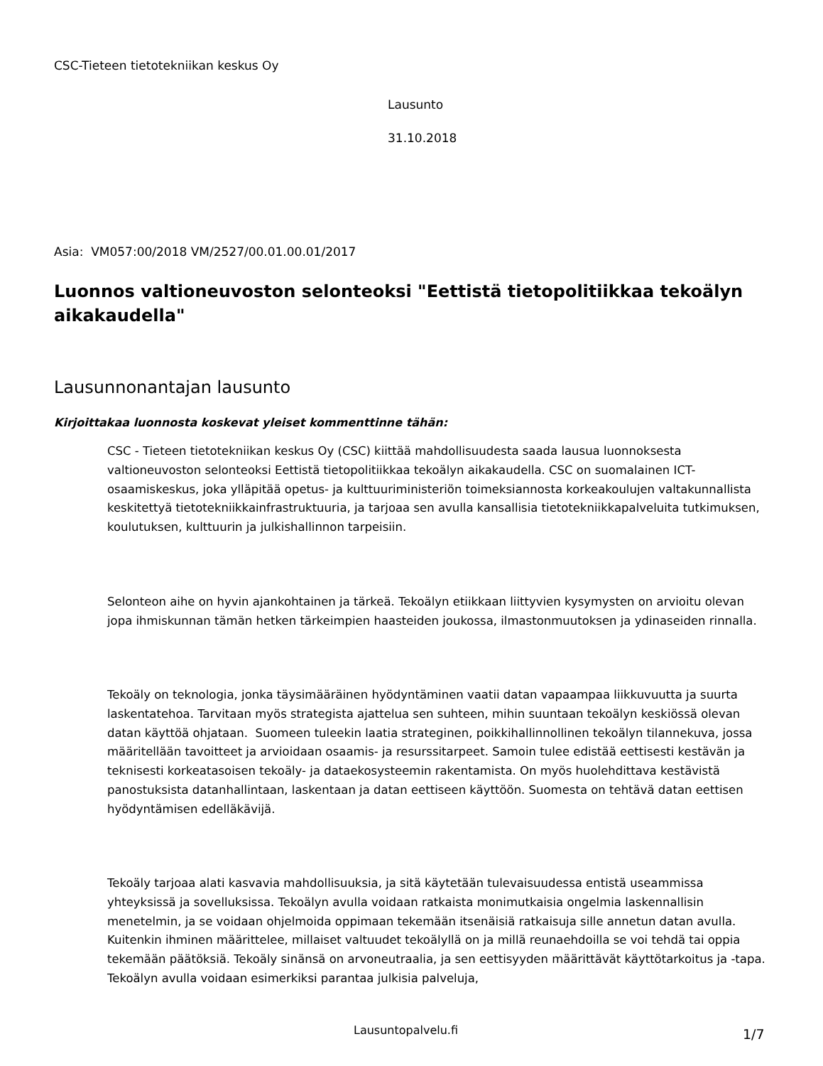CSC-Tieteen tietotekniikan keskus Oy
Lausunto
31.10.2018
Asia: VM057:00/2018 VM/2527/00.01.00.01/2017
Luonnos valtioneuvoston selonteoksi "Eettistä tietopolitiikkaa tekoälyn aikakaudella"
Lausunnonantajan lausunto
Kirjoittakaa luonnosta koskevat yleiset kommenttinne tähän:
CSC - Tieteen tietotekniikan keskus Oy (CSC) kiittää mahdollisuudesta saada lausua luonnoksesta valtioneuvoston selonteoksi Eettistä tietopolitiikkaa tekoälyn aikakaudella. CSC on suomalainen ICT-osaamiskeskus, joka ylläpitää opetus- ja kulttuuriministeriön toimeksiannosta korkeakoulujen valtakunnallista keskitettyä tietotekniikkainfrastruktuuria, ja tarjoaa sen avulla kansallisia tietotekniikkapalveluita tutkimuksen, koulutuksen, kulttuurin ja julkishallinnon tarpeisiin.
Selonteon aihe on hyvin ajankohtainen ja tärkeä. Tekoälyn etiikkaan liittyvien kysymysten on arvioitu olevan jopa ihmiskunnan tämän hetken tärkeimpien haasteiden joukossa, ilmastonmuutoksen ja ydinaseiden rinnalla.
Tekoäly on teknologia, jonka täysimääräinen hyödyntäminen vaatii datan vapaampaa liikkuvuutta ja suurta laskentatehoa. Tarvitaan myös strategista ajattelua sen suhteen, mihin suuntaan tekoälyn keskiössä olevan datan käyttöä ohjataan. Suomeen tuleekin laatia strateginen, poikkihallinnollinen tekoälyn tilannekuva, jossa määritellään tavoitteet ja arvioidaan osaamis- ja resurssitarpeet. Samoin tulee edistää eettisesti kestävän ja teknisesti korkeatasoisen tekoäly- ja dataekosysteemin rakentamista. On myös huolehdittava kestävistä panostuksista datanhallintaan, laskentaan ja datan eettiseen käyttöön. Suomesta on tehtävä datan eettisen hyödyntämisen edelläkävijä.
Tekoäly tarjoaa alati kasvavia mahdollisuuksia, ja sitä käytetään tulevaisuudessa entistä useammissa yhteyksissä ja sovelluksissa. Tekoälyn avulla voidaan ratkaista monimutkaisia ongelmia laskennallisin menetelmin, ja se voidaan ohjelmoida oppimaan tekemään itsenäisiä ratkaisuja sille annetun datan avulla. Kuitenkin ihminen määrittelee, millaiset valtuudet tekoälyllä on ja millä reunaehdoilla se voi tehdä tai oppia tekemään päätöksiä. Tekoäly sinänsä on arvoneutraalia, ja sen eettisyyden määrittävät käyttötarkoitus ja -tapa. Tekoälyn avulla voidaan esimerkiksi parantaa julkisia palveluja,
Lausuntopalvelu.fi 1/7